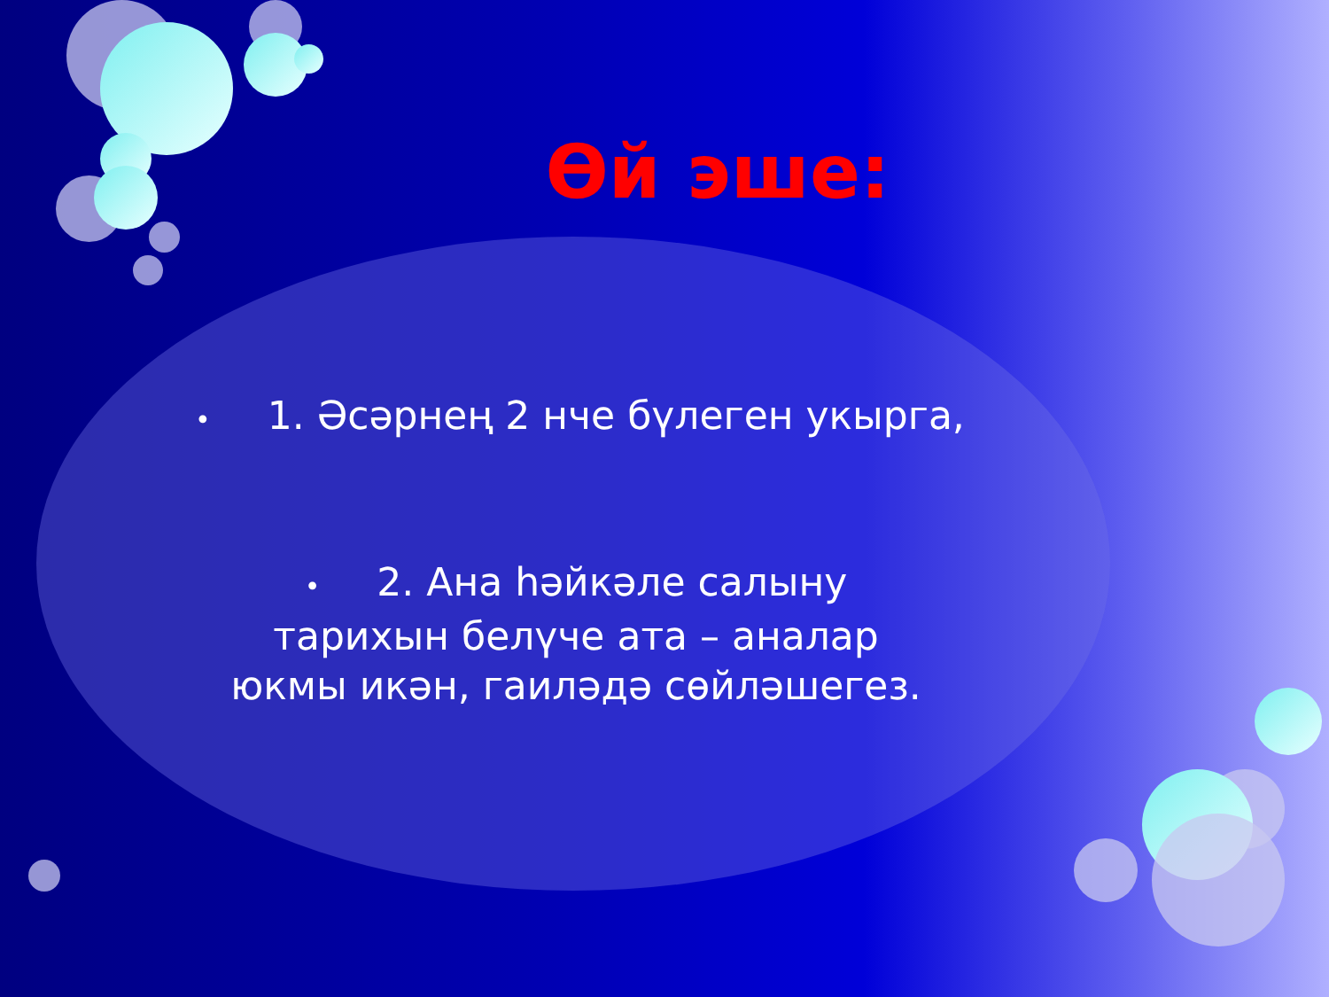Өй эше:
• 1. Әсәрнең 2 нче бүлеген укырга,
• 2. Ана һәйкәле салыну тарихын белүче ата – аналар юкмы икән, гаиләдә сөйләшегез.